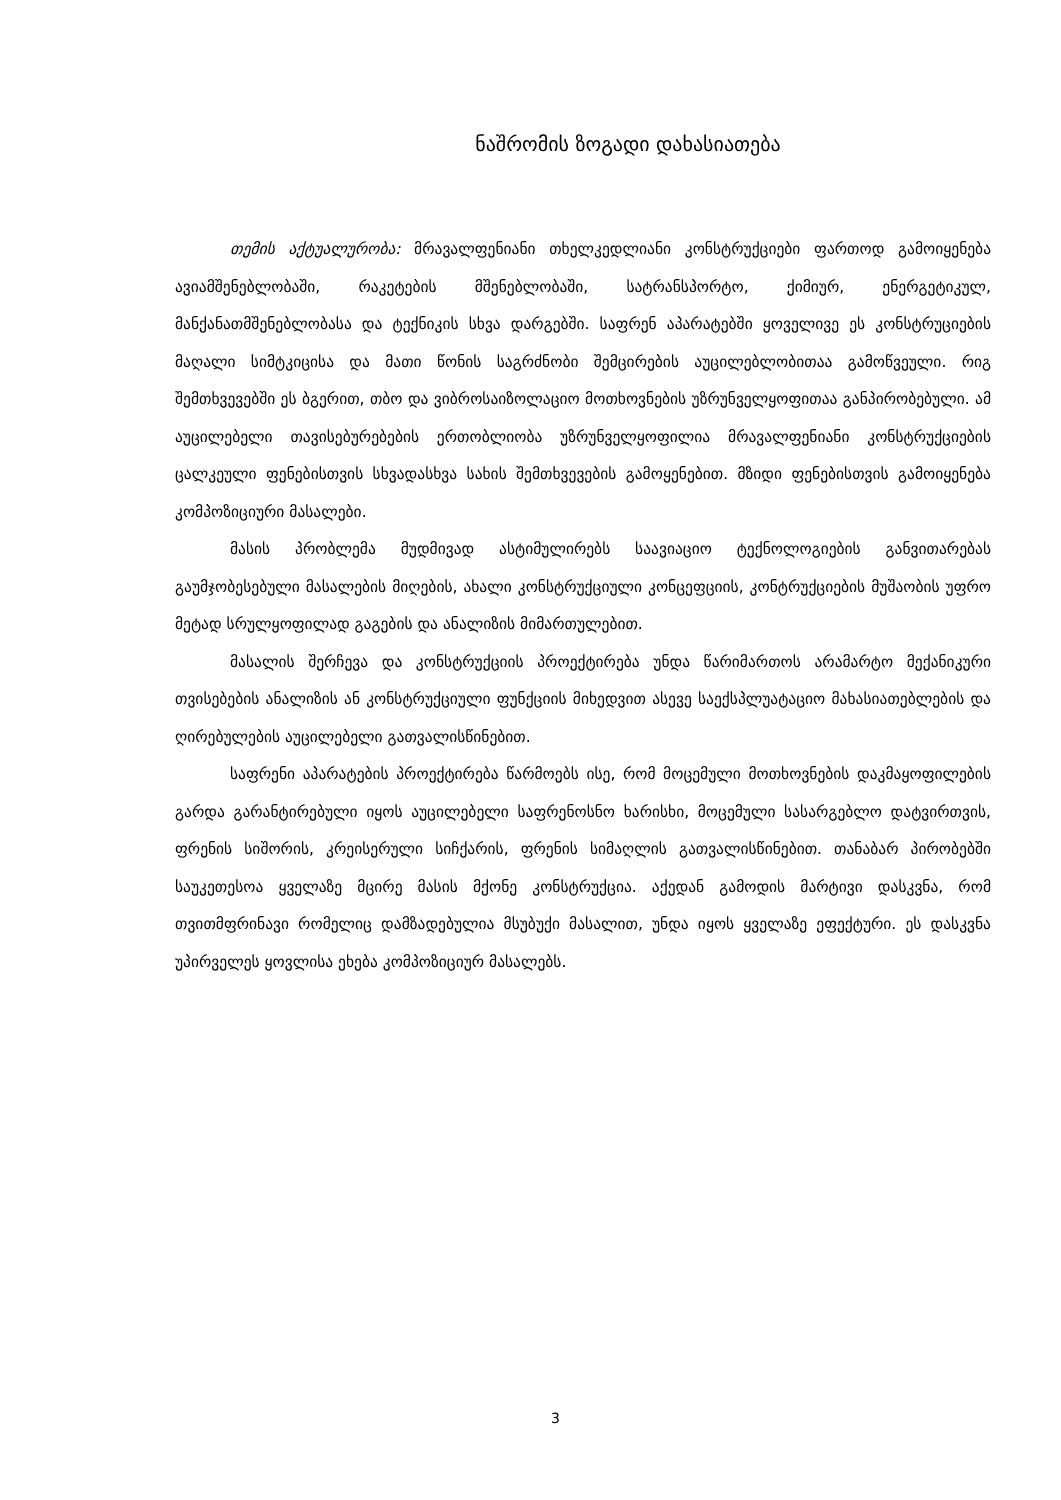ნაშრომის ზოგადი დახასიათება
თემის აქტუალურობა: მრავალფენიანი თხელკედლიანი კონსტრუქციები ფართოდ გამოიყენება ავიამშენებლობაში, რაკეტების მშენებლობაში, სატრანსპორტო, ქიმიურ, ენერგეტიკულ, მანქანათმშენებლობასა და ტექნიკის სხვა დარგებში. საფრენ აპარატებში ყოველივე ეს კონსტრუციების მაღალი სიმტკიცისა და მათი წონის საგრძნობი შემცირების აუცილებლობითაა გამოწვეული. რიგ შემთხვევებში ეს ბგერით, თბო და ვიბროსაიზოლაციო მოთხოვნების უზრუნველყოფითაა განპირობებული. ამ აუცილებელი თავისებურებების ერთობლიობა უზრუნველყოფილია მრავალფენიანი კონსტრუქციების ცალკეული ფენებისთვის სხვადასხვა სახის შემთხვევების გამოყენებით. მზიდი ფენებისთვის გამოიყენება კომპოზიციური მასალები.
მასის პრობლემა მუდმივად ასტიმულირებს საავიაციო ტექნოლოგიების განვითარებას გაუმჯობესებული მასალების მიღების, ახალი კონსტრუქციული კონცეფციის, კონტრუქციების მუშაობის უფრო მეტად სრულყოფილად გაგების და ანალიზის მიმართულებით.
მასალის შერჩევა და კონსტრუქციის პროექტირება უნდა წარიმართოს არამარტო მექანიკური თვისებების ანალიზის ან კონსტრუქციული ფუნქციის მიხედვით ასევე საექსპლუატაციო მახასიათებლების და ღირებულების აუცილებელი გათვალისწინებით.
საფრენი აპარატების პროექტირება წარმოებს ისე, რომ მოცემული მოთხოვნების დაკმაყოფილების გარდა გარანტირებული იყოს აუცილებელი საფრენოსნო ხარისხი, მოცემული სასარგებლო დატვირთვის, ფრენის სიშორის, კრეისერული სიჩქარის, ფრენის სიმაღლის გათვალისწინებით. თანაბარ პირობებში საუკეთესოა ყველაზე მცირე მასის მქონე კონსტრუქცია. აქედან გამოდის მარტივი დასკვნა, რომ თვითმფრინავი რომელიც დამზადებულია მსუბუქი მასალით, უნდა იყოს ყველაზე ეფექტური. ეს დასკვნა უპირველეს ყოვლისა ეხება კომპოზიციურ მასალებს.
3